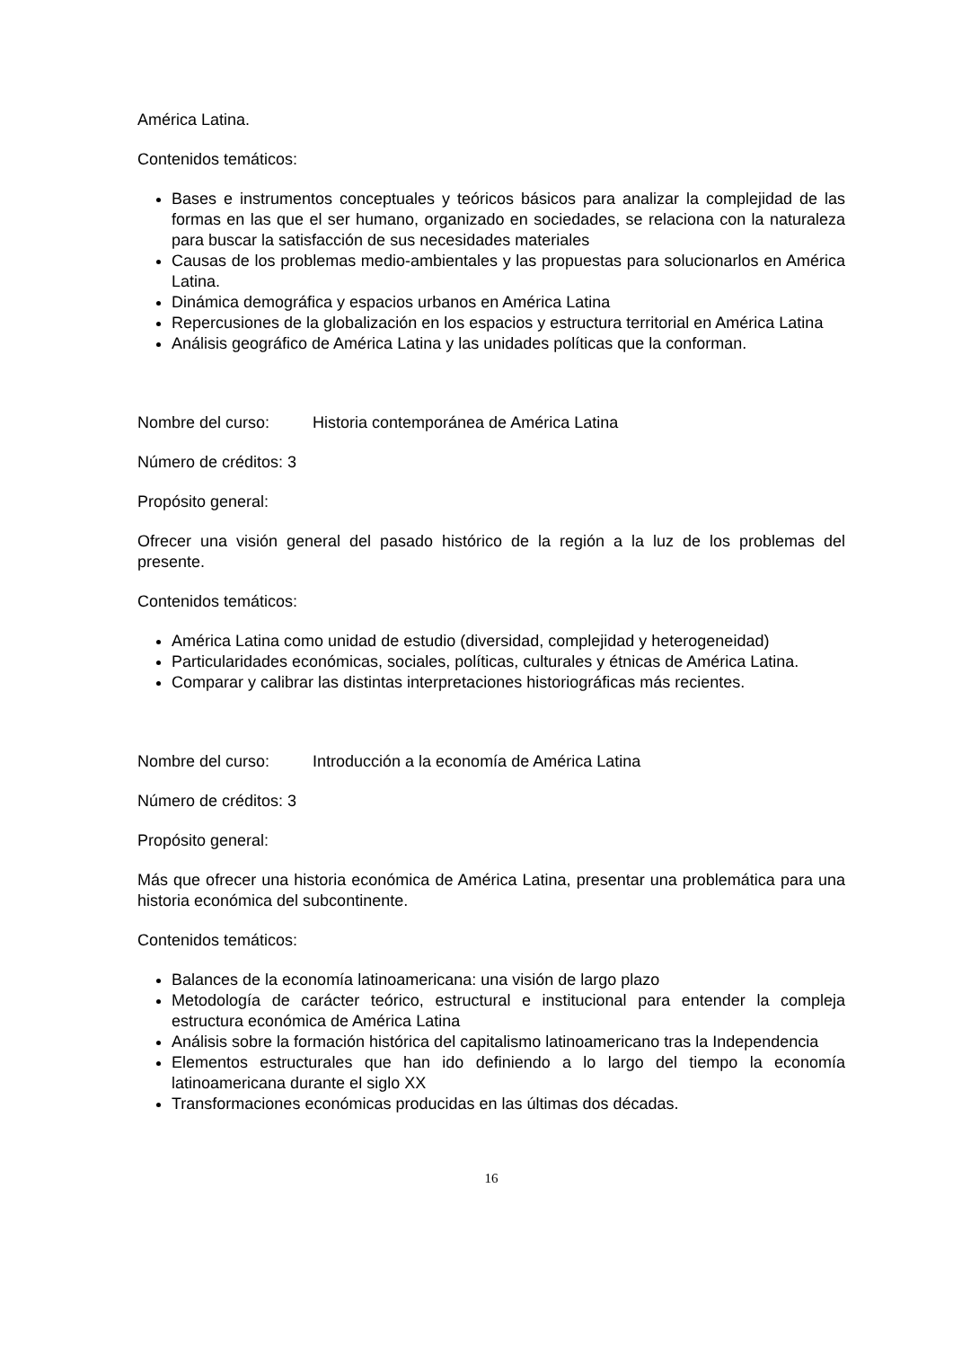América Latina.
Contenidos temáticos:
Bases e instrumentos conceptuales y teóricos básicos para analizar la complejidad de las formas en las que el ser humano, organizado en sociedades, se relaciona con la naturaleza para buscar la satisfacción de sus necesidades materiales
Causas de los problemas medio-ambientales y las propuestas para solucionarlos en América Latina.
Dinámica demográfica y espacios urbanos en América Latina
Repercusiones de la globalización en los espacios y estructura territorial en América Latina
Análisis geográfico de América Latina y las unidades políticas que la conforman.
Nombre del curso: Historia contemporánea de América Latina
Número de créditos: 3
Propósito general:
Ofrecer una visión general del pasado histórico de la región a la luz de los problemas del presente.
Contenidos temáticos:
América Latina como unidad de estudio (diversidad, complejidad y heterogeneidad)
Particularidades económicas, sociales, políticas, culturales y étnicas de América Latina.
Comparar y calibrar las distintas interpretaciones historiográficas más recientes.
Nombre del curso: Introducción a la economía de América Latina
Número de créditos: 3
Propósito general:
Más que ofrecer una historia económica de América Latina, presentar una problemática para una historia económica del subcontinente.
Contenidos temáticos:
Balances de la economía latinoamericana: una visión de largo plazo
Metodología de carácter teórico, estructural e institucional para entender la compleja estructura económica de América Latina
Análisis sobre la formación histórica del capitalismo latinoamericano tras la Independencia
Elementos estructurales que han ido definiendo a lo largo del tiempo la economía latinoamericana durante el siglo XX
Transformaciones económicas producidas en las últimas dos décadas.
16